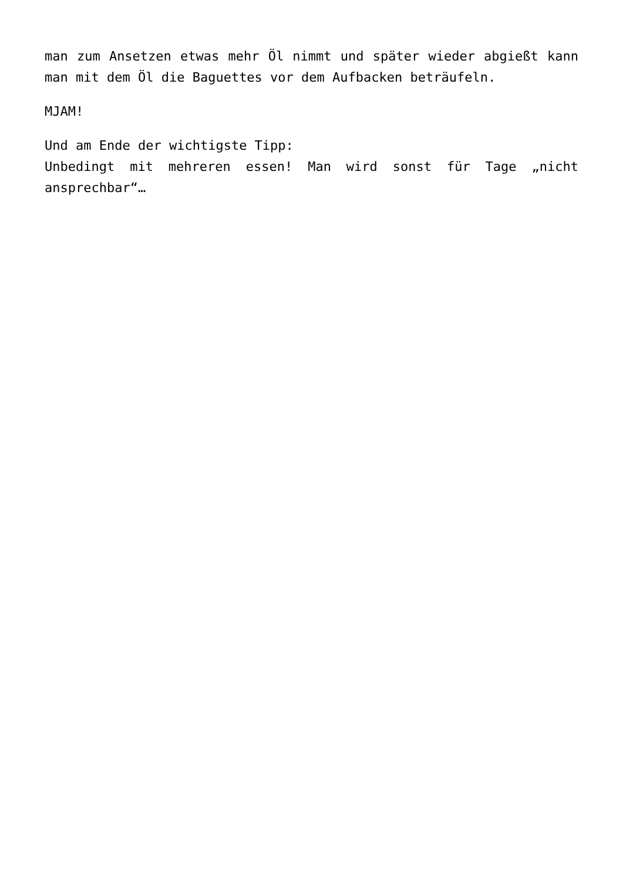man zum Ansetzen etwas mehr Öl nimmt und später wieder abgießt kann man mit dem Öl die Baguettes vor dem Aufbacken beträufeln.
MJAM!
Und am Ende der wichtigste Tipp:
Unbedingt mit mehreren essen! Man wird sonst für Tage „nicht ansprechbar“…